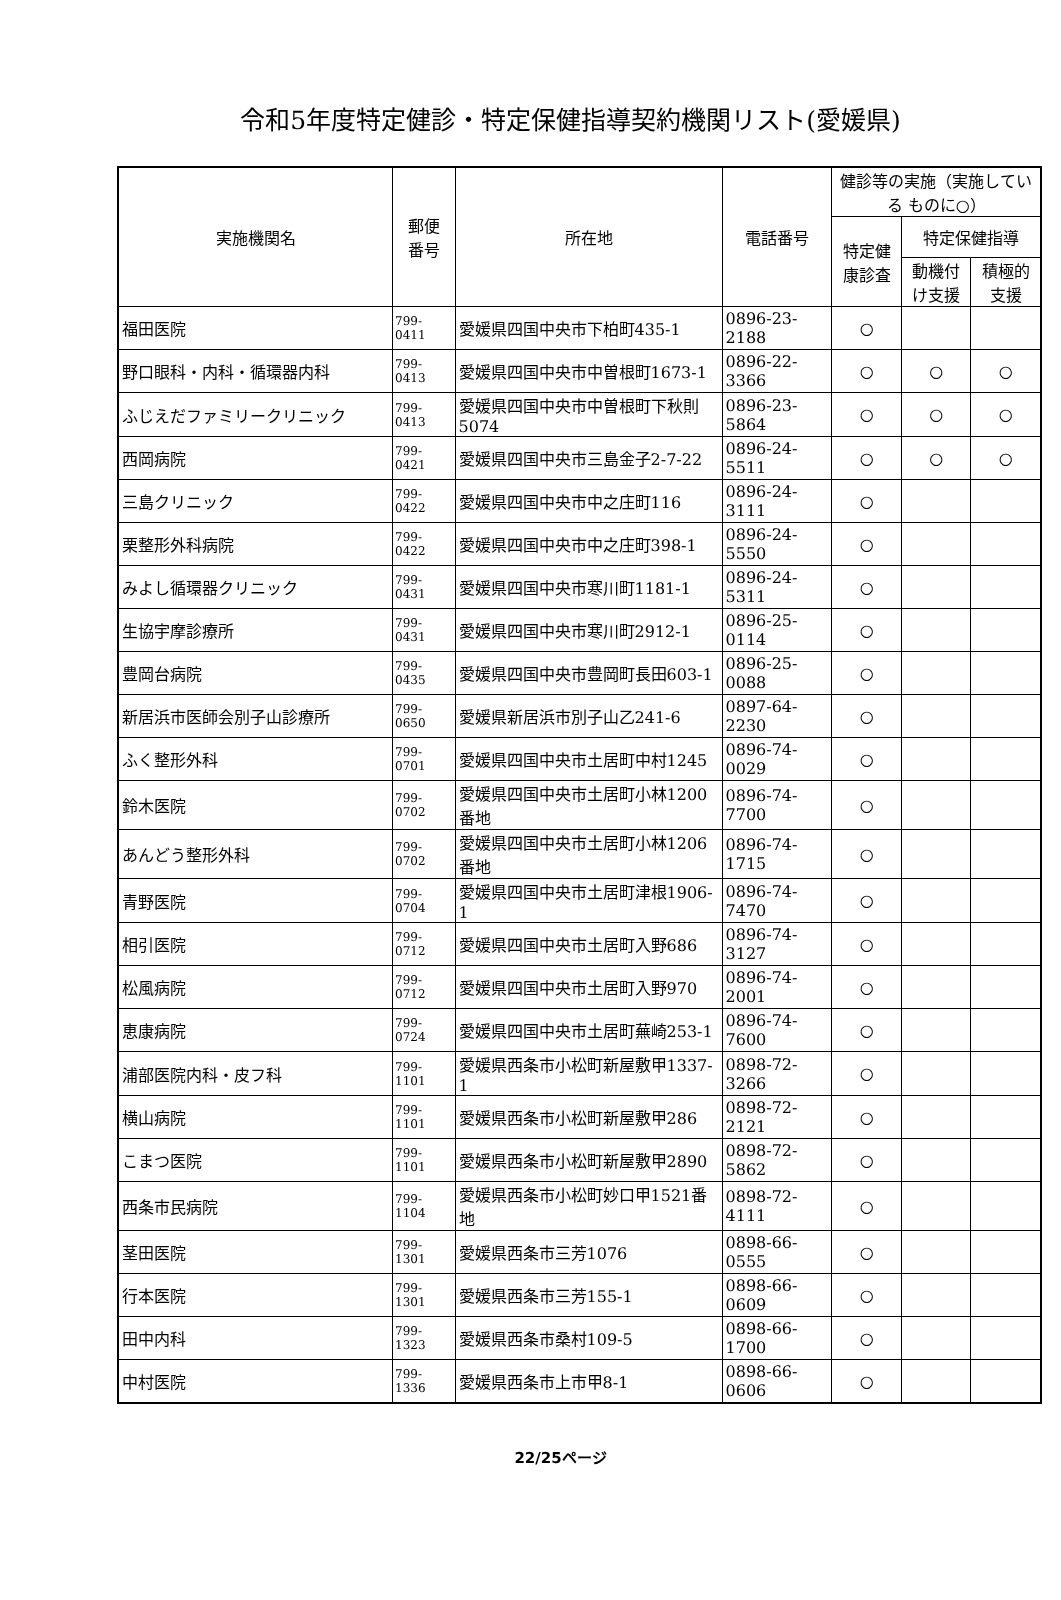令和5年度特定健診・特定保健指導契約機関リスト(愛媛県)
| 実施機関名 | 郵便 番号 | 所在地 | 電話番号 | 健診等の実施（実施している ものに○） | | |
| --- | --- | --- | --- | --- | --- | --- |
| | | | | 特定健 康診査 | 特定保健指導 | |
| | | | | | 動機付 け支援 | 積極的 支援 |
| 福田医院 | 799-0411 | 愛媛県四国中央市下柏町435-1 | 0896-23-2188 | ○ | | |
| 野口眼科・内科・循環器内科 | 799-0413 | 愛媛県四国中央市中曽根町1673-1 | 0896-22-3366 | ○ | ○ | ○ |
| ふじえだファミリークリニック | 799-0413 | 愛媛県四国中央市中曽根町下秋則5074 | 0896-23-5864 | ○ | ○ | ○ |
| 西岡病院 | 799-0421 | 愛媛県四国中央市三島金子2-7-22 | 0896-24-5511 | ○ | ○ | ○ |
| 三島クリニック | 799-0422 | 愛媛県四国中央市中之庄町116 | 0896-24-3111 | ○ | | |
| 栗整形外科病院 | 799-0422 | 愛媛県四国中央市中之庄町398-1 | 0896-24-5550 | ○ | | |
| みよし循環器クリニック | 799-0431 | 愛媛県四国中央市寒川町1181-1 | 0896-24-5311 | ○ | | |
| 生協宇摩診療所 | 799-0431 | 愛媛県四国中央市寒川町2912-1 | 0896-25-0114 | ○ | | |
| 豊岡台病院 | 799-0435 | 愛媛県四国中央市豊岡町長田603-1 | 0896-25-0088 | ○ | | |
| 新居浜市医師会別子山診療所 | 799-0650 | 愛媛県新居浜市別子山乙241-6 | 0897-64-2230 | ○ | | |
| ふく整形外科 | 799-0701 | 愛媛県四国中央市土居町中村1245 | 0896-74-0029 | ○ | | |
| 鈴木医院 | 799-0702 | 愛媛県四国中央市土居町小林1200番地 | 0896-74-7700 | ○ | | |
| あんどう整形外科 | 799-0702 | 愛媛県四国中央市土居町小林1206番地 | 0896-74-1715 | ○ | | |
| 青野医院 | 799-0704 | 愛媛県四国中央市土居町津根1906-1 | 0896-74-7470 | ○ | | |
| 相引医院 | 799-0712 | 愛媛県四国中央市土居町入野686 | 0896-74-3127 | ○ | | |
| 松風病院 | 799-0712 | 愛媛県四国中央市土居町入野970 | 0896-74-2001 | ○ | | |
| 恵康病院 | 799-0724 | 愛媛県四国中央市土居町蕪崎253-1 | 0896-74-7600 | ○ | | |
| 浦部医院内科・皮フ科 | 799-1101 | 愛媛県西条市小松町新屋敷甲1337-1 | 0898-72-3266 | ○ | | |
| 横山病院 | 799-1101 | 愛媛県西条市小松町新屋敷甲286 | 0898-72-2121 | ○ | | |
| こまつ医院 | 799-1101 | 愛媛県西条市小松町新屋敷甲2890 | 0898-72-5862 | ○ | | |
| 西条市民病院 | 799-1104 | 愛媛県西条市小松町妙口甲1521番地 | 0898-72-4111 | ○ | | |
| 茎田医院 | 799-1301 | 愛媛県西条市三芳1076 | 0898-66-0555 | ○ | | |
| 行本医院 | 799-1301 | 愛媛県西条市三芳155-1 | 0898-66-0609 | ○ | | |
| 田中内科 | 799-1323 | 愛媛県西条市桑村109-5 | 0898-66-1700 | ○ | | |
| 中村医院 | 799-1336 | 愛媛県西条市上市甲8-1 | 0898-66-0606 | ○ | | |
22/25ページ